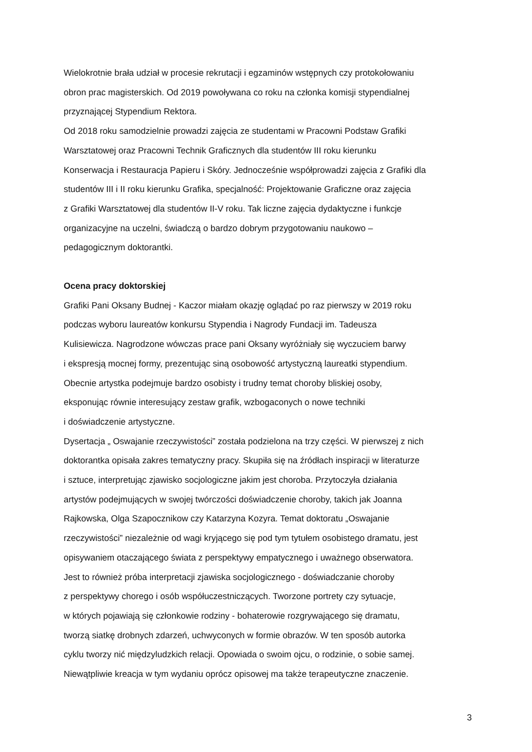Wielokrotnie brała udział w procesie rekrutacji i egzaminów wstępnych czy protokołowaniu
obron prac magisterskich. Od 2019 powoływana co roku na członka komisji stypendialnej
przyznającej Stypendium Rektora.
Od 2018 roku samodzielnie prowadzi zajęcia ze studentami w Pracowni Podstaw Grafiki
Warsztatowej oraz Pracowni Technik Graficznych dla studentów III roku kierunku
Konserwacja i Restauracja Papieru i Skóry. Jednocześnie współprowadzi zajęcia z Grafiki dla
studentów III i II roku kierunku Grafika, specjalność: Projektowanie Graficzne oraz zajęcia
z Grafiki Warsztatowej dla studentów II-V roku. Tak liczne zajęcia dydaktyczne i funkcje
organizacyjne na uczelni, świadczą o bardzo dobrym przygotowaniu naukowo –
pedagogicznym doktorantki.
Ocena pracy doktorskiej
Grafiki Pani Oksany Budnej - Kaczor miałam okazję oglądać po raz pierwszy w 2019 roku
podczas wyboru laureatów konkursu Stypendia i Nagrody Fundacji im. Tadeusza
Kulisiewicza. Nagrodzone wówczas prace pani Oksany wyróżniały się wyczuciem barwy
i ekspresją mocnej formy, prezentując siną osobowość artystyczną laureatki stypendium.
Obecnie artystka podejmuje bardzo osobisty i trudny temat choroby bliskiej osoby,
eksponując równie interesujący zestaw grafik, wzbogaconych o nowe techniki
i doświadczenie artystyczne.
Dysertacja „ Oswajanie rzeczywistości” została podzielona na trzy części. W pierwszej z nich
doktorantka opisała zakres tematyczny pracy. Skupiła się na źródłach inspiracji w literaturze
i sztuce, interpretując zjawisko socjologiczne jakim jest choroba. Przytoczyła działania
artystów podejmujących w swojej twórczości doświadczenie choroby, takich jak Joanna
Rajkowska, Olga Szapocznikow czy Katarzyna Kozyra. Temat doktoratu „Oswajanie
rzeczywistości” niezależnie od wagi kryjącego się pod tym tytułem osobistego dramatu, jest
opisywaniem otaczającego świata z perspektywy empatycznego i uważnego obserwatora.
Jest to również próba interpretacji zjawiska socjologicznego - doświadczanie choroby
z perspektywy chorego i osób współuczestniczących. Tworzone portrety czy sytuacje,
w których pojawiają się członkowie rodziny - bohaterowie rozgrywającego się dramatu,
tworzą siatkę drobnych zdarzeń, uchwyconych w formie obrazów. W ten sposób autorka
cyklu tworzy nić międzyludzkich relacji. Opowiada o swoim ojcu, o rodzinie, o sobie samej.
Niewątpliwie kreacja w tym wydaniu oprócz opisowej ma także terapeutyczne znaczenie.
3